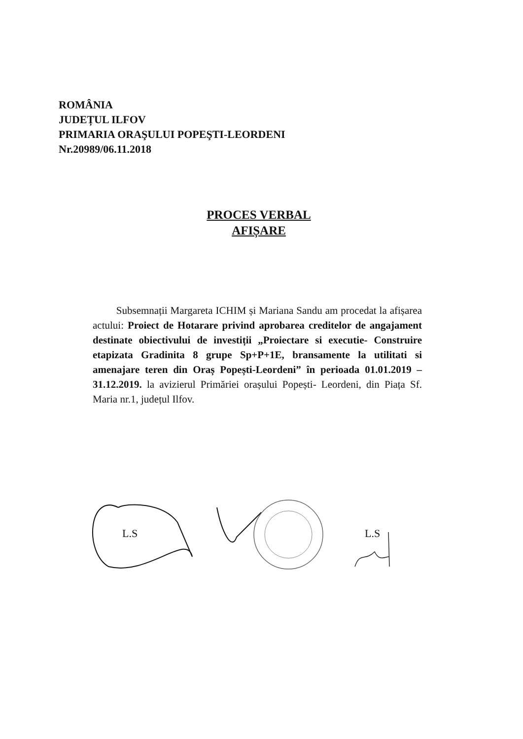ROMÂNIA
JUDEȚUL ILFOV
PRIMARIA ORAŞULUI POPEŞTI-LEORDENI
Nr.20989/06.11.2018
PROCES VERBAL
AFIȘARE
Subsemnații Margareta ICHIM și Mariana Sandu am procedat la afișarea actului: Proiect de Hotarare privind aprobarea creditelor de angajament destinate obiectivului de investiții „Proiectare si executie- Construire etapizata Gradinita 8 grupe Sp+P+1E, bransamente la utilitati si amenajare teren din Oraș Popești-Leordeni” în perioada 01.01.2019 – 31.12.2019. la avizierul Primăriei orașului Popești- Leordeni, din Piața Sf. Maria nr.1, județul Ilfov.
L.S L.S